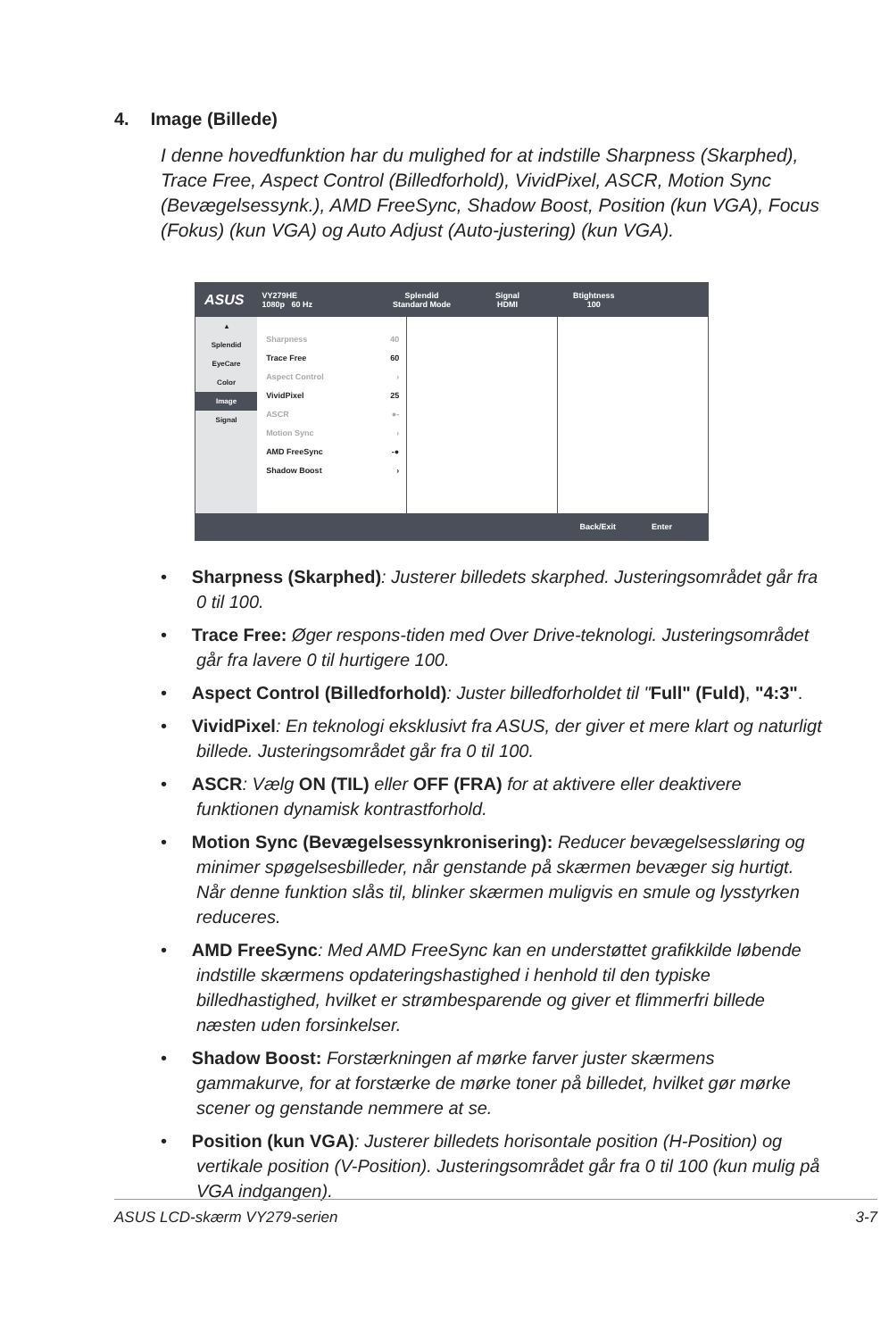4. Image (Billede)
I denne hovedfunktion har du mulighed for at indstille Sharpness (Skarphed), Trace Free, Aspect Control (Billedforhold), VividPixel, ASCR, Motion Sync (Bevægelsessynk.), AMD FreeSync, Shadow Boost, Position (kun VGA), Focus (Fokus) (kun VGA) og Auto Adjust (Auto-justering) (kun VGA).
ASUS
VY279HE
1080p 60 Hz
Splendid
Standard Mode
Signal
HDMI
Btightness
100
▴
Splendid
EyeCare
Color
Image
Signal
Sharpness 40
Trace Free 60
Aspect Control ›
VividPixel 25
ASCR ●-
Motion Sync ›
AMD FreeSync -●
Shadow Boost ›
Back/Exit Enter
• Sharpness (Skarphed): Justerer billedets skarphed. Justeringsområdet går fra 0 til 100.
• Trace Free: Øger respons-tiden med Over Drive-teknologi. Justeringsområdet går fra lavere 0 til hurtigere 100.
• Aspect Control (Billedforhold): Juster billedforholdet til "Full" (Fuld), "4:3".
• VividPixel: En teknologi eksklusivt fra ASUS, der giver et mere klart og naturligt billede. Justeringsområdet går fra 0 til 100.
• ASCR: Vælg ON (TIL) eller OFF (FRA) for at aktivere eller deaktivere funktionen dynamisk kontrastforhold.
• Motion Sync (Bevægelsessynkronisering): Reducer bevægelsessløring og minimer spøgelsesbilleder, når genstande på skærmen bevæger sig hurtigt. Når denne funktion slås til, blinker skærmen muligvis en smule og lysstyrken reduceres.
• AMD FreeSync: Med AMD FreeSync kan en understøttet grafikkilde løbende indstille skærmens opdateringshastighed i henhold til den typiske billedhastighed, hvilket er strømbesparende og giver et flimmerfri billede næsten uden forsinkelser.
• Shadow Boost: Forstærkningen af mørke farver juster skærmens gammakurve, for at forstærke de mørke toner på billedet, hvilket gør mørke scener og genstande nemmere at se.
• Position (kun VGA): Justerer billedets horisontale position (H-Position) og vertikale position (V-Position). Justeringsområdet går fra 0 til 100 (kun mulig på VGA indgangen).
ASUS LCD-skærm VY279-serien 3-7